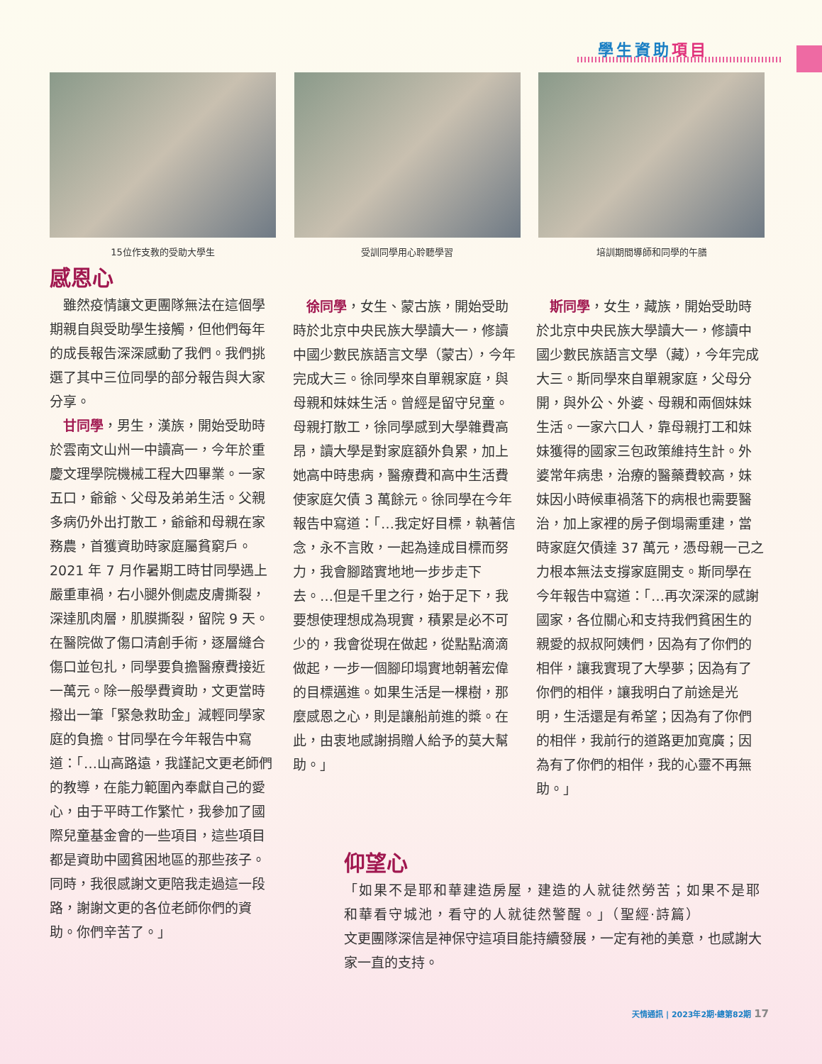學生資助項目
15位作支教的受助大學生 受訓同學用心聆聽學習 培訓期間導師和同學的午膳
感恩心
雖然疫情讓文更團隊無法在這個學期親自與受助學生接觸，但他們每年的成長報告深深感動了我們。我們挑選了其中三位同學的部分報告與大家分享。
甘同學，男生，漢族，開始受助時於雲南文山州一中讀高一，今年於重慶文理學院機械工程大四畢業。一家五口，爺爺、父母及弟弟生活。父親多病仍外出打散工，爺爺和母親在家務農，首獲資助時家庭屬貧窮戶。2021 年 7 月作暑期工時甘同學遇上嚴重車禍，右小腿外側處皮膚撕裂，深達肌肉層，肌膜撕裂，留院 9 天。在醫院做了傷口清創手術，逐層縫合傷口並包扎，同學要負擔醫療費接近一萬元。除一般學費資助，文更當時撥出一筆「緊急救助金」減輕同學家庭的負擔。甘同學在今年報告中寫道：「…山高路遠，我謹記文更老師們的教導，在能力範圍內奉獻自己的愛心，由于平時工作繁忙，我參加了國際兒童基金會的一些項目，這些項目都是資助中國貧困地區的那些孩子。同時，我很感謝文更陪我走過這一段路，謝謝文更的各位老師你們的資助。你們辛苦了。」
徐同學，女生、蒙古族，開始受助時於北京中央民族大學讀大一，修讀中國少數民族語言文學（蒙古），今年完成大三。徐同學來自單親家庭，與母親和妹妹生活。曾經是留守兒童。母親打散工，徐同學感到大學雜費高昂，讀大學是對家庭額外負累，加上她高中時患病，醫療費和高中生活費使家庭欠債 3 萬餘元。徐同學在今年報告中寫道：「…我定好目標，執著信念，永不言敗，一起為達成目標而努力，我會腳踏實地地一步步走下去。…但是千里之行，始于足下，我要想使理想成為現實，積累是必不可少的，我會從現在做起，從點點滴滴做起，一步一個腳印塌實地朝著宏偉的目標邁進。如果生活是一棵樹，那麼感恩之心，則是讓船前進的槳。在此，由衷地感謝捐贈人給予的莫大幫助。」
斯同學，女生，藏族，開始受助時於北京中央民族大學讀大一，修讀中國少數民族語言文學（藏），今年完成大三。斯同學來自單親家庭，父母分開，與外公、外婆、母親和兩個妹妹生活。一家六口人，靠母親打工和妹妹獲得的國家三包政策維持生計。外婆常年病患，治療的醫藥費較高，妹妹因小時候車禍落下的病根也需要醫治，加上家裡的房子倒塌需重建，當時家庭欠債達 37 萬元，憑母親一己之力根本無法支撐家庭開支。斯同學在今年報告中寫道：「…再次深深的感謝國家，各位關心和支持我們貧困生的親愛的叔叔阿姨們，因為有了你們的相伴，讓我實現了大學夢；因為有了你們的相伴，讓我明白了前途是光明，生活還是有希望；因為有了你們的相伴，我前行的道路更加寬廣；因為有了你們的相伴，我的心靈不再無助。」
仰望心
「如果不是耶和華建造房屋，建造的人就徒然勞苦；如果不是耶和華看守城池，看守的人就徒然警醒。」（聖經‧詩篇）
文更團隊深信是神保守這項目能持續發展，一定有祂的美意，也感謝大家一直的支持。
天情通訊 | 2023年2期‧總第82期 17